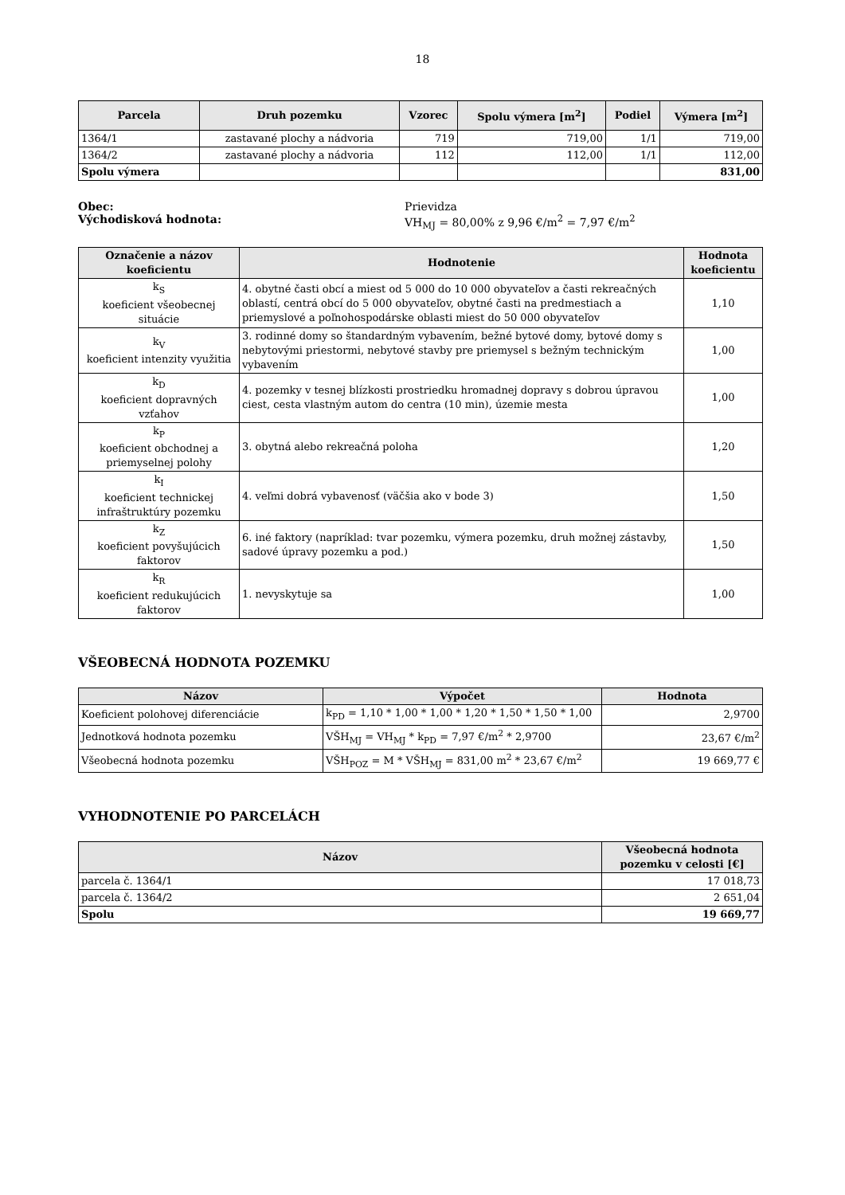18
| Parcela | Druh pozemku | Vzorec | Spolu výmera [m<sup>2</sup>] | Podiel | Výmera [m<sup>2</sup>] |
| --- | --- | --- | --- | --- | --- |
| 1364/1 | zastavané plochy a nádvoria | 719 | 719,00 | 1/1 | 719,00 |
| 1364/2 | zastavané plochy a nádvoria | 112 | 112,00 | 1/1 | 112,00 |
| Spolu výmera | | | | | 831,00 |
Obec:
Východisková hodnota:
Prievidza
VH<sub>MJ</sub> = 80,00% z 9,96 €/m<sup>2</sup> = 7,97 €/m<sup>2</sup>
| Označenie a názov koeficientu | Hodnotenie | Hodnota koeficientu |
| --- | --- | --- |
| k<sub>S</sub> koeficient všeobecnej situácie | 4. obytné časti obcí a miest od 5 000 do 10 000 obyvateľov a časti rekreačných oblastí, centrá obcí do 5 000 obyvateľov, obytné časti na predmestiach a priemyslové a poľnohospodárske oblasti miest do 50 000 obyvateľov | 1,10 |
| k<sub>V</sub> koeficient intenzity využitia | 3. rodinné domy so štandardným vybavením, bežné bytové domy, bytové domy s nebytovými priestormi, nebytové stavby pre priemysel s bežným technickým vybavením | 1,00 |
| k<sub>D</sub> koeficient dopravných vzťahov | 4. pozemky v tesnej blízkosti prostriedku hromadnej dopravy s dobrou úpravou ciest, cesta vlastným autom do centra (10 min), územie mesta | 1,00 |
| k<sub>P</sub> koeficient obchodnej a priemyselnej polohy | 3. obytná alebo rekreačná poloha | 1,20 |
| k<sub>I</sub> koeficient technickej infraštruktúry pozemku | 4. veľmi dobrá vybavenosť (väčšia ako v bode 3) | 1,50 |
| k<sub>Z</sub> koeficient povyšujúcich faktorov | 6. iné faktory (napríklad: tvar pozemku, výmera pozemku, druh možnej zástavby, sadové úpravy pozemku a pod.) | 1,50 |
| k<sub>R</sub> koeficient redukujúcich faktorov | 1. nevyskytuje sa | 1,00 |
VŠEOBECNÁ HODNOTA POZEMKU
| Názov | Výpočet | Hodnota |
| --- | --- | --- |
| Koeficient polohovej diferenciácie | k<sub>PD</sub> = 1,10 * 1,00 * 1,00 * 1,20 * 1,50 * 1,50 * 1,00 | 2,9700 |
| Jednotková hodnota pozemku | VŠH<sub>MJ</sub> = VH<sub>MJ</sub> * k<sub>PD</sub> = 7,97 €/m<sup>2</sup> * 2,9700 | 23,67 €/m<sup>2</sup> |
| Všeobecná hodnota pozemku | VŠH<sub>POZ</sub> = M * VŠH<sub>MJ</sub> = 831,00 m<sup>2</sup> * 23,67 €/m<sup>2</sup> | 19 669,77 € |
VYHODNOTENIE PO PARCELÁCH
| Názov | Všeobecná hodnota pozemku v celosti [€] |
| --- | --- |
| parcela č. 1364/1 | 17 018,73 |
| parcela č. 1364/2 | 2 651,04 |
| Spolu | 19 669,77 |